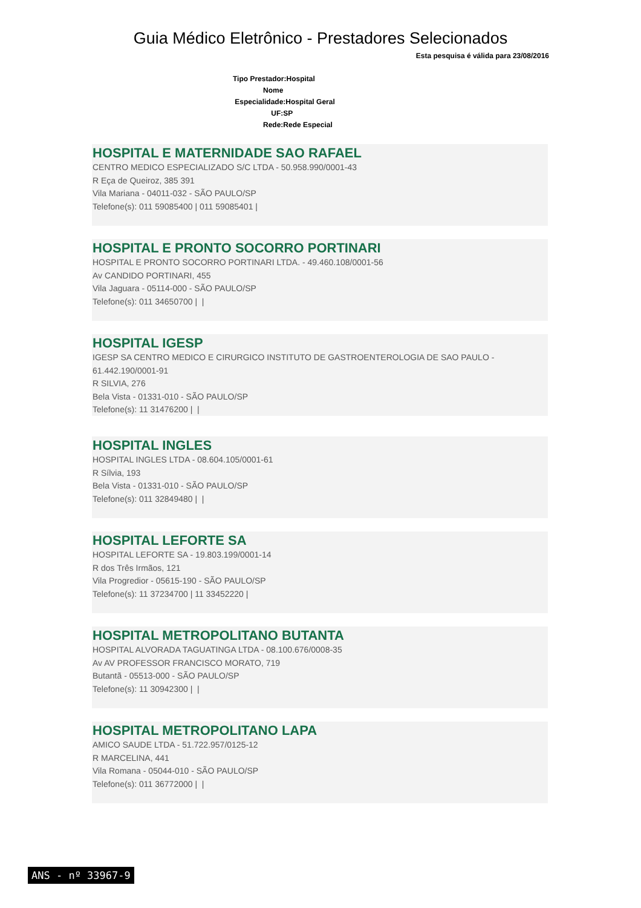Guia Médico Eletrônico - Prestadores Selecionados
Esta pesquisa é válida para 23/08/2016
Tipo Prestador:Hospital
Nome
Especialidade:Hospital Geral
UF:SP
Rede:Rede Especial
HOSPITAL E MATERNIDADE SAO RAFAEL
CENTRO MEDICO ESPECIALIZADO S/C LTDA - 50.958.990/0001-43
R Eça de Queiroz, 385 391
Vila Mariana - 04011-032 - SÃO PAULO/SP
Telefone(s): 011 59085400 | 011 59085401 |
HOSPITAL E PRONTO SOCORRO PORTINARI
HOSPITAL E PRONTO SOCORRO PORTINARI LTDA. - 49.460.108/0001-56
Av CANDIDO PORTINARI, 455
Vila Jaguara - 05114-000 - SÃO PAULO/SP
Telefone(s): 011 34650700 | |
HOSPITAL IGESP
IGESP SA CENTRO MEDICO E CIRURGICO INSTITUTO DE GASTROENTEROLOGIA DE SAO PAULO - 61.442.190/0001-91
R SILVIA, 276
Bela Vista - 01331-010 - SÃO PAULO/SP
Telefone(s): 11 31476200 | |
HOSPITAL INGLES
HOSPITAL INGLES LTDA - 08.604.105/0001-61
R Sílvia, 193
Bela Vista - 01331-010 - SÃO PAULO/SP
Telefone(s): 011 32849480 | |
HOSPITAL LEFORTE SA
HOSPITAL LEFORTE SA - 19.803.199/0001-14
R dos Três Irmãos, 121
Vila Progredior - 05615-190 - SÃO PAULO/SP
Telefone(s): 11 37234700 | 11 33452220 |
HOSPITAL METROPOLITANO BUTANTA
HOSPITAL ALVORADA TAGUATINGA LTDA - 08.100.676/0008-35
Av AV PROFESSOR FRANCISCO MORATO, 719
Butantã - 05513-000 - SÃO PAULO/SP
Telefone(s): 11 30942300 | |
HOSPITAL METROPOLITANO LAPA
AMICO SAUDE LTDA - 51.722.957/0125-12
R MARCELINA, 441
Vila Romana - 05044-010 - SÃO PAULO/SP
Telefone(s): 011 36772000 | |
ANS - nº 33967-9